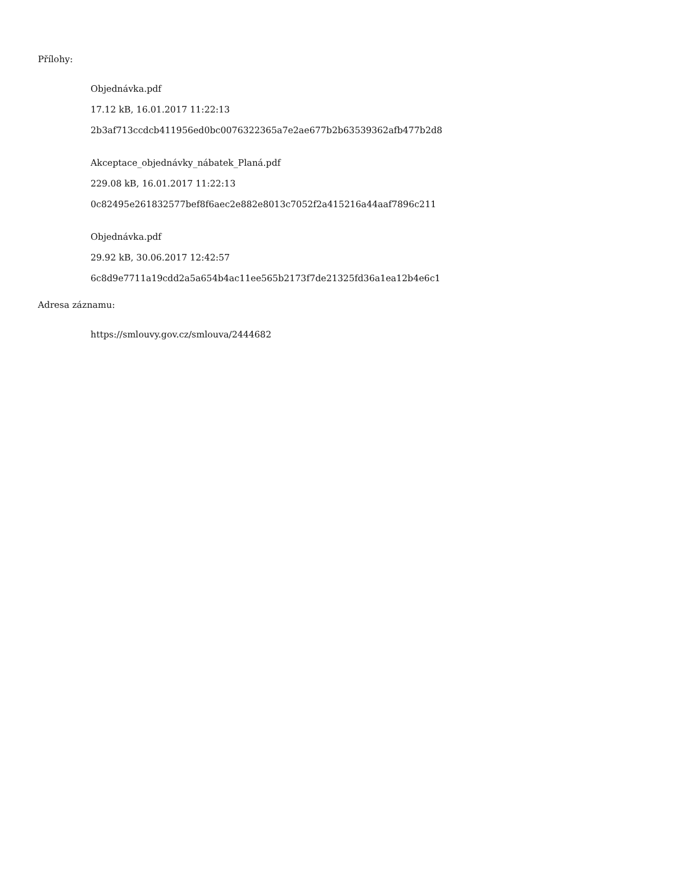Přílohy:
Objednávka.pdf
17.12 kB, 16.01.2017 11:22:13
2b3af713ccdcb411956ed0bc0076322365a7e2ae677b2b63539362afb477b2d8
Akceptace_objednávky_nábatek_Planá.pdf
229.08 kB, 16.01.2017 11:22:13
0c82495e261832577bef8f6aec2e882e8013c7052f2a415216a44aaf7896c211
Objednávka.pdf
29.92 kB, 30.06.2017 12:42:57
6c8d9e7711a19cdd2a5a654b4ac11ee565b2173f7de21325fd36a1ea12b4e6c1
Adresa záznamu:
https://smlouvy.gov.cz/smlouva/2444682